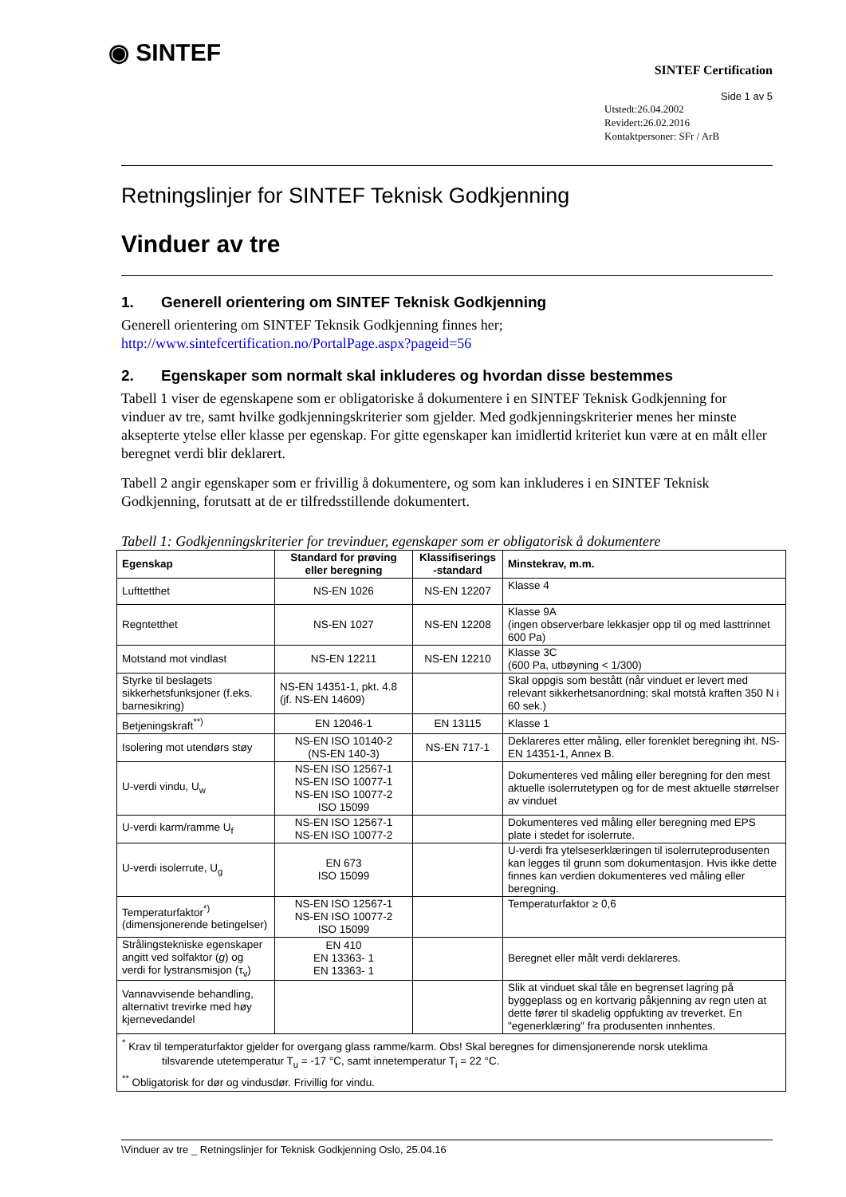◉ SINTEF
SINTEF Certification
Side 1 av 5
Utstedt:26.04.2002
Revidert:26.02.2016
Kontaktpersoner: SFr / ArB
Retningslinjer for SINTEF Teknisk Godkjenning
Vinduer av tre
1. Generell orientering om SINTEF Teknisk Godkjenning
Generell orientering om SINTEF Teknsik Godkjenning finnes her;
http://www.sintefcertification.no/PortalPage.aspx?pageid=56
2. Egenskaper som normalt skal inkluderes og hvordan disse bestemmes
Tabell 1 viser de egenskapene som er obligatoriske å dokumentere i en SINTEF Teknisk Godkjenning for vinduer av tre, samt hvilke godkjenningskriterier som gjelder. Med godkjenningskriterier menes her minste aksepterte ytelse eller klasse per egenskap. For gitte egenskaper kan imidlertid kriteriet kun være at en målt eller beregnet verdi blir deklarert.
Tabell 2 angir egenskaper som er frivillig å dokumentere, og som kan inkluderes i en SINTEF Teknisk Godkjenning, forutsatt at de er tilfredsstillende dokumentert.
Tabell 1: Godkjenningskriterier for trevinduer, egenskaper som er obligatorisk å dokumentere
| Egenskap | Standard for prøving eller beregning | Klassifiserings -standard | Minstekrav, m.m. |
| --- | --- | --- | --- |
| Lufttetthet | NS-EN 1026 | NS-EN 12207 | Klasse 4 |
| Regntetthet | NS-EN 1027 | NS-EN 12208 | Klasse 9A (ingen observerbare lekkasjer opp til og med lasttrinnet 600 Pa) |
| Motstand mot vindlast | NS-EN 12211 | NS-EN 12210 | Klasse 3C (600 Pa, utbøyning < 1/300) |
| Styrke til beslagets sikkerhetsfunksjoner (f.eks. barnesikring) | NS-EN 14351-1, pkt. 4.8 (jf. NS-EN 14609) | | Skal oppgis som bestått (når vinduet er levert med relevant sikkerhetsanordning; skal motstå kraften 350 N i 60 sek.) |
| Betjeningskraft<sup>**)</sup> | EN 12046-1 | EN 13115 | Klasse 1 |
| Isolering mot utendørs støy | NS-EN ISO 10140-2 (NS-EN 140-3) | NS-EN 717-1 | Deklareres etter måling, eller forenklet beregning iht. NS-EN 14351-1, Annex B. |
| U-verdi vindu, U<sub>w</sub> | NS-EN ISO 12567-1 NS-EN ISO 10077-1 NS-EN ISO 10077-2 ISO 15099 | | Dokumenteres ved måling eller beregning for den mest aktuelle isolerrutetypen og for de mest aktuelle størrelser av vinduet |
| U-verdi karm/ramme U<sub>f</sub> | NS-EN ISO 12567-1 NS-EN ISO 10077-2 | | Dokumenteres ved måling eller beregning med EPS plate i stedet for isolerrute. |
| U-verdi isolerrute, U<sub>g</sub> | EN 673 ISO 15099 | | U-verdi fra ytelseserklæringen til isolerruteprodusenten kan legges til grunn som dokumentasjon. Hvis ikke dette finnes kan verdien dokumenteres ved måling eller beregning. |
| Temperaturfaktor<sup>*)</sup> (dimensjonerende betingelser) | NS-EN ISO 12567-1 NS-EN ISO 10077-2 ISO 15099 | | Temperaturfaktor ≥ 0,6 |
| Strålingstekniske egenskaper angitt ved solfaktor ( g ) og verdi for lystransmisjon (τ<sub>v</sub>) | EN 410 EN 13363- 1 EN 13363- 1 | | Beregnet eller målt verdi deklareres. |
| Vannavvisende behandling, alternativt trevirke med høy kjernevedandel | | | Slik at vinduet skal tåle en begrenset lagring på byggeplass og en kortvarig påkjenning av regn uten at dette fører til skadelig oppfukting av treverket. En "egenerklæring" fra produsenten innhentes. |
| <sup>*</sup> Krav til temperaturfaktor gjelder for overgang glass ramme/karm. Obs! Skal beregnes for dimensjonerende norsk uteklima tilsvarende utetemperatur T<sub>u</sub> = -17 °C, samt innetemperatur T<sub>i</sub> = 22 °C. <sup>**</sup> Obligatorisk for dør og vindusdør. Frivillig for vindu. | | | |
\Vinduer av tre _ Retningslinjer for Teknisk Godkjenning Oslo, 25.04.16